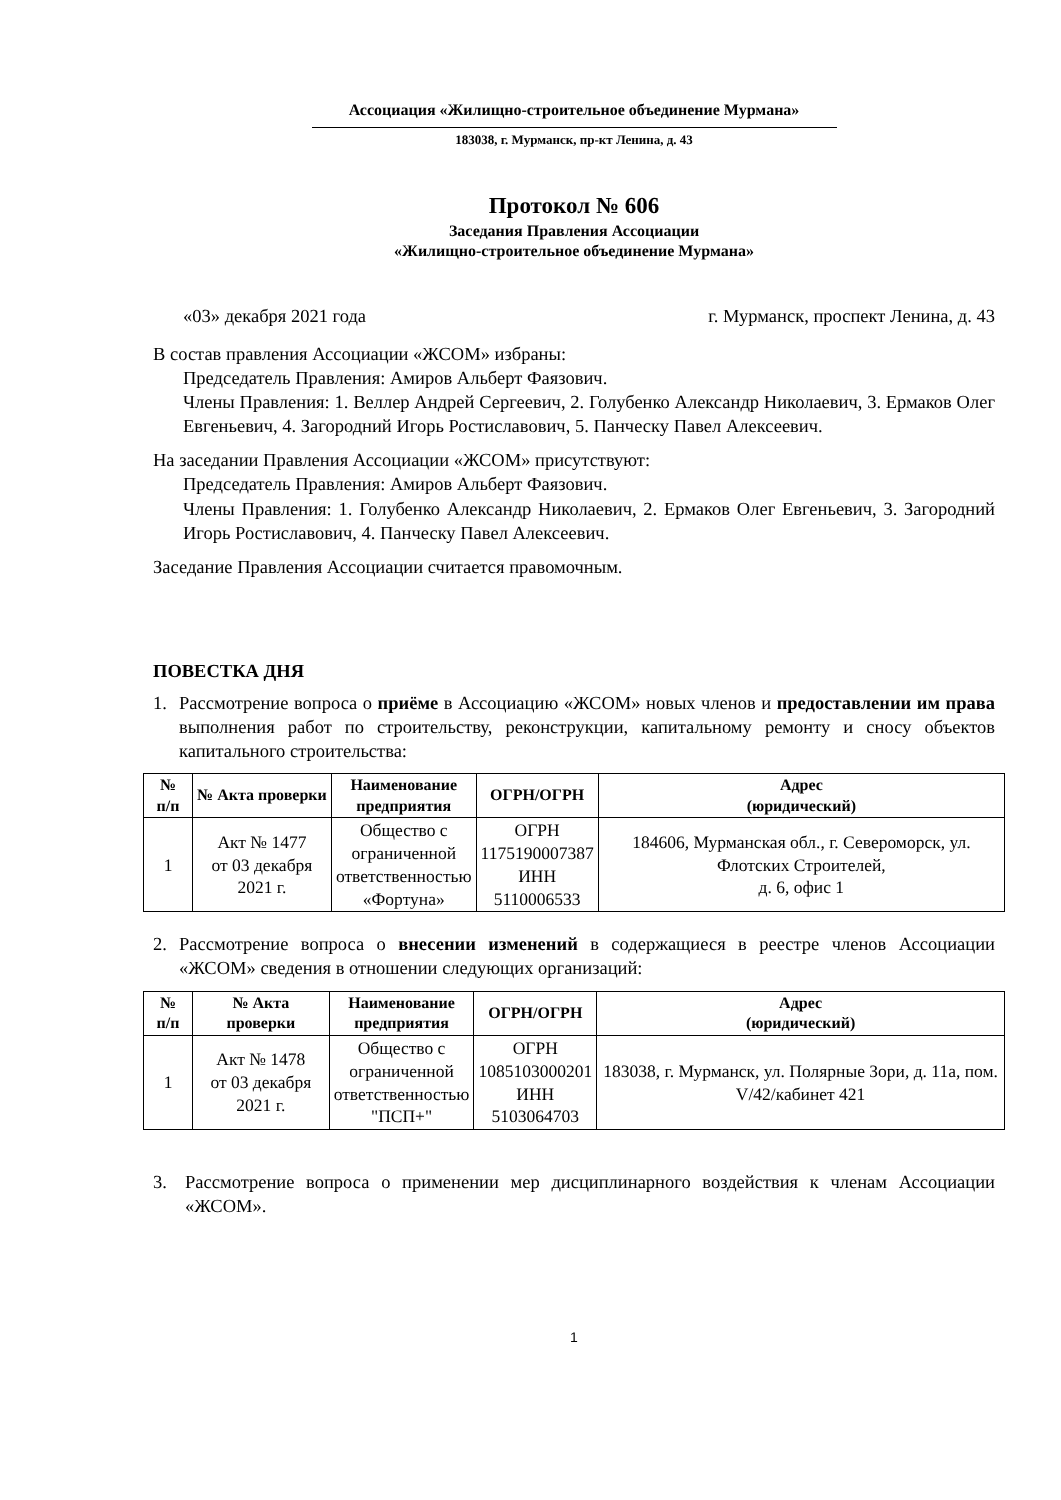Ассоциация «Жилищно-строительное объединение Мурмана»
183038, г. Мурманск, пр-кт Ленина, д. 43
Протокол № 606
Заседания Правления Ассоциации
«Жилищно-строительное объединение Мурмана»
«03» декабря 2021 года г. Мурманск, проспект Ленина, д. 43
В состав правления Ассоциации «ЖСОМ» избраны:
Председатель Правления: Амиров Альберт Фаязович.
Члены Правления: 1. Веллер Андрей Сергеевич, 2. Голубенко Александр Николаевич, 3. Ермаков Олег Евгеньевич, 4. Загородний Игорь Ростиславович, 5. Панческу Павел Алексеевич.
На заседании Правления Ассоциации «ЖСОМ» присутствуют:
Председатель Правления: Амиров Альберт Фаязович.
Члены Правления: 1. Голубенко Александр Николаевич, 2. Ермаков Олег Евгеньевич, 3. Загородний Игорь Ростиславович, 4. Панческу Павел Алексеевич.
Заседание Правления Ассоциации считается правомочным.
ПОВЕСТКА ДНЯ
1. Рассмотрение вопроса о приёме в Ассоциацию «ЖСОМ» новых членов и предоставлении им права выполнения работ по строительству, реконструкции, капитальному ремонту и сносу объектов капитального строительства:
| № п/п | № Акта проверки | Наименование предприятия | ОГРН/ОГРН | Адрес (юридический) |
| --- | --- | --- | --- | --- |
| 1 | Акт № 1477 от 03 декабря 2021 г. | Общество с ограниченной ответственностью «Фортуна» | ОГРН 1175190007387 ИНН 5110006533 | 184606, Мурманская обл., г. Североморск, ул. Флотских Строителей, д. 6, офис 1 |
2. Рассмотрение вопроса о внесении изменений в содержащиеся в реестре членов Ассоциации «ЖСОМ» сведения в отношении следующих организаций:
| № п/п | № Акта проверки | Наименование предприятия | ОГРН/ОГРН | Адрес (юридический) |
| --- | --- | --- | --- | --- |
| 1 | Акт № 1478 от 03 декабря 2021 г. | Общество с ограниченной ответственностью "ПСП+" | ОГРН 1085103000201 ИНН 5103064703 | 183038, г. Мурманск, ул. Полярные Зори, д. 11а, пом. V/42/кабинет 421 |
3. Рассмотрение вопроса о применении мер дисциплинарного воздействия к членам Ассоциации «ЖСОМ».
1